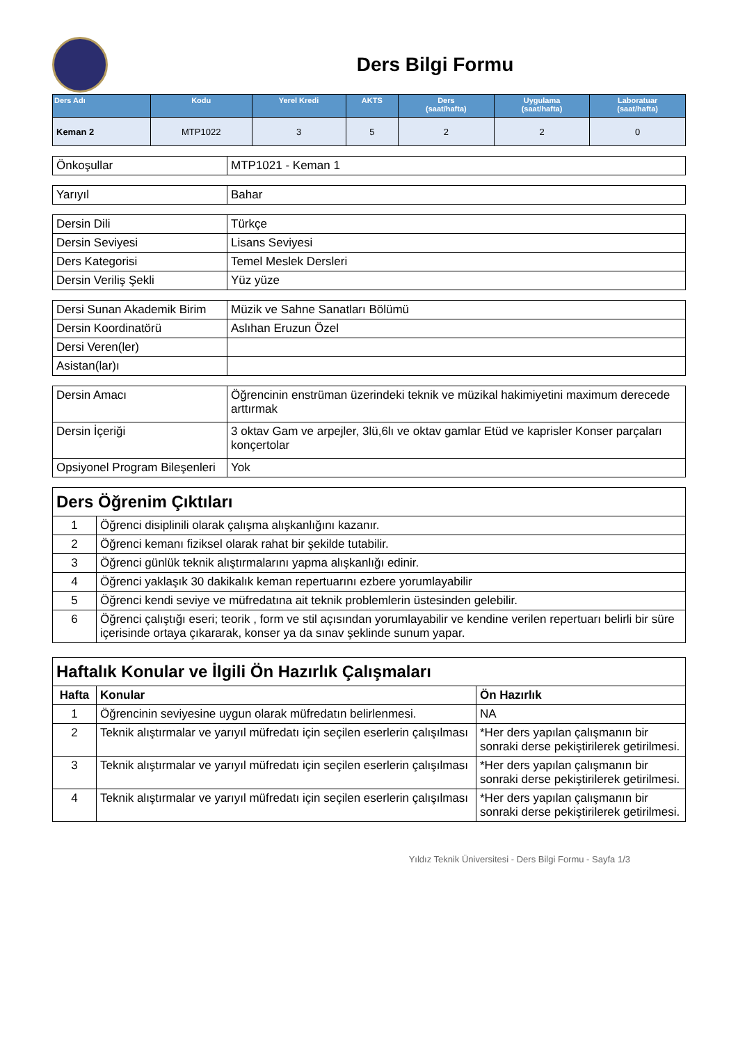Ders Bilgi Formu
| Ders Adı | Kodu | Yerel Kredi | AKTS | Ders (saat/hafta) | Uygulama (saat/hafta) | Laboratuar (saat/hafta) |
| --- | --- | --- | --- | --- | --- | --- |
| Keman 2 | MTP1022 | 3 | 5 | 2 | 2 | 0 |
| Önkoşullar | MTP1021 - Keman 1 |
| Yarıyıl | Bahar |
| Dersin Dili | Türkçe |
| Dersin Seviyesi | Lisans Seviyesi |
| Ders Kategorisi | Temel Meslek Dersleri |
| Dersin Veriliş Şekli | Yüz yüze |
| Dersi Sunan Akademik Birim | Müzik ve Sahne Sanatları Bölümü |
| Dersin Koordinatörü | Aslıhan Eruzun Özel |
| Dersi Veren(ler) | |
| Asistan(lar)ı | |
| Dersin Amacı | Öğrencinin enstrüman üzerindeki teknik ve müzikal hakimiyetini maximum derecede arttırmak |
| Dersin İçeriği | 3 oktav Gam ve arpejler, 3lü,6lı ve oktav gamlar Etüd ve kaprisler Konser parçaları konçertolar |
| Opsiyonel Program Bileşenleri | Yok |
| Ders Öğrenim Çıktıları | |
| 1 | Öğrenci disiplinili olarak çalışma alışkanlığını kazanır. |
| 2 | Öğrenci kemanı fiziksel olarak rahat bir şekilde tutabilir. |
| 3 | Öğrenci günlük teknik alıştırmalarını yapma alışkanlığı edinir. |
| 4 | Öğrenci yaklaşık 30 dakikalık keman repertuarını ezbere yorumlayabilir |
| 5 | Öğrenci kendi seviye ve müfredatına ait teknik problemlerin üstesinden gelebilir. |
| 6 | Öğrenci çalıştığı eseri; teorik , form ve stil açısından yorumlayabilir ve kendine verilen repertuarı belirli bir süre içerisinde ortaya çıkararak, konser ya da sınav şeklinde sunum yapar. |
| Haftalık Konular ve İlgili Ön Hazırlık Çalışmaları | | |
| Hafta | Konular | Ön Hazırlık |
| 1 | Öğrencinin seviyesine uygun olarak müfredatın belirlenmesi. | NA |
| 2 | Teknik alıştırmalar ve yarıyıl müfredatı için seçilen eserlerin çalışılması | *Her ders yapılan çalışmanın bir sonraki derse pekiştirilerek getirilmesi. |
| 3 | Teknik alıştırmalar ve yarıyıl müfredatı için seçilen eserlerin çalışılması | *Her ders yapılan çalışmanın bir sonraki derse pekiştirilerek getirilmesi. |
| 4 | Teknik alıştırmalar ve yarıyıl müfredatı için seçilen eserlerin çalışılması | *Her ders yapılan çalışmanın bir sonraki derse pekiştirilerek getirilmesi. |
Yıldız Teknik Üniversitesi - Ders Bilgi Formu - Sayfa 1/3